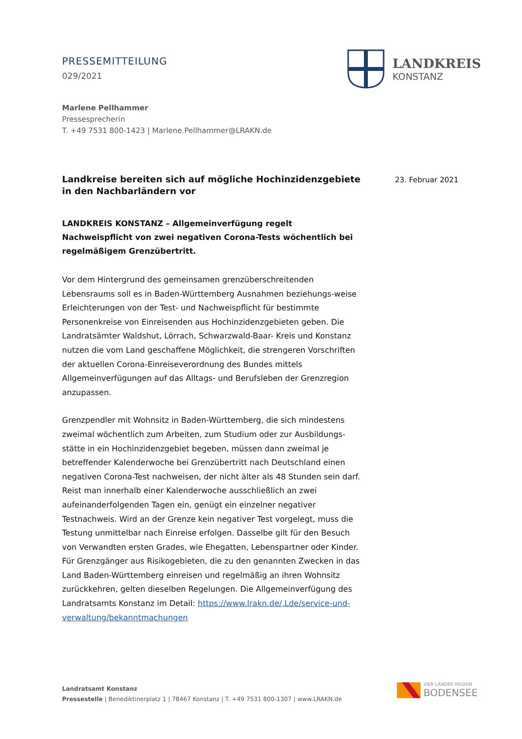PRESSEMITTEILUNG
029/2021
LANDKREIS
KONSTANZ
Marlene Pellhammer
Pressesprecherin
T. +49 7531 800-1423 | Marlene.Pellhammer@LRAKN.de
23. Februar 2021
Landkreise bereiten sich auf mögliche Hochinzidenzgebiete in den Nachbarländern vor
LANDKREIS KONSTANZ – Allgemeinverfügung regelt Nachweispflicht von zwei negativen Corona-Tests wöchentlich bei regelmäßigem Grenzübertritt.
Vor dem Hintergrund des gemeinsamen grenzüberschreitenden Lebensraums soll es in Baden-Württemberg Ausnahmen beziehungs-weise Erleichterungen von der Test- und Nachweispflicht für bestimmte Personenkreise von Einreisenden aus Hochinzidenzgebieten geben. Die Landratsämter Waldshut, Lörrach, Schwarzwald-Baar- Kreis und Konstanz nutzen die vom Land geschaffene Möglichkeit, die strengeren Vorschriften der aktuellen Corona-Einreiseverordnung des Bundes mittels Allgemeinverfügungen auf das Alltags- und Berufsleben der Grenzregion anzupassen.
Grenzpendler mit Wohnsitz in Baden-Württemberg, die sich mindestens zweimal wöchentlich zum Arbeiten, zum Studium oder zur Ausbildungs-stätte in ein Hochinzidenzgebiet begeben, müssen dann zweimal je betreffender Kalenderwoche bei Grenzübertritt nach Deutschland einen negativen Corona-Test nachweisen, der nicht älter als 48 Stunden sein darf. Reist man innerhalb einer Kalenderwoche ausschließlich an zwei aufeinanderfolgenden Tagen ein, genügt ein einzelner negativer Testnachweis. Wird an der Grenze kein negativer Test vorgelegt, muss die Testung unmittelbar nach Einreise erfolgen. Dasselbe gilt für den Besuch von Verwandten ersten Grades, wie Ehegatten, Lebenspartner oder Kinder. Für Grenzgänger aus Risikogebieten, die zu den genannten Zwecken in das Land Baden-Württemberg einreisen und regelmäßig an ihren Wohnsitz zurückkehren, gelten dieselben Regelungen. Die Allgemeinverfügung des Landratsamts Konstanz im Detail: https://www.lrakn.de/,Lde/service-und-verwaltung/bekanntmachungen
Landratsamt Konstanz
Pressestelle | Benediktinerplatz 1 | 78467 Konstanz | T. +49 7531 800-1307 | www.LRAKN.de
VIER LÄNDER REGION
BODENSEE